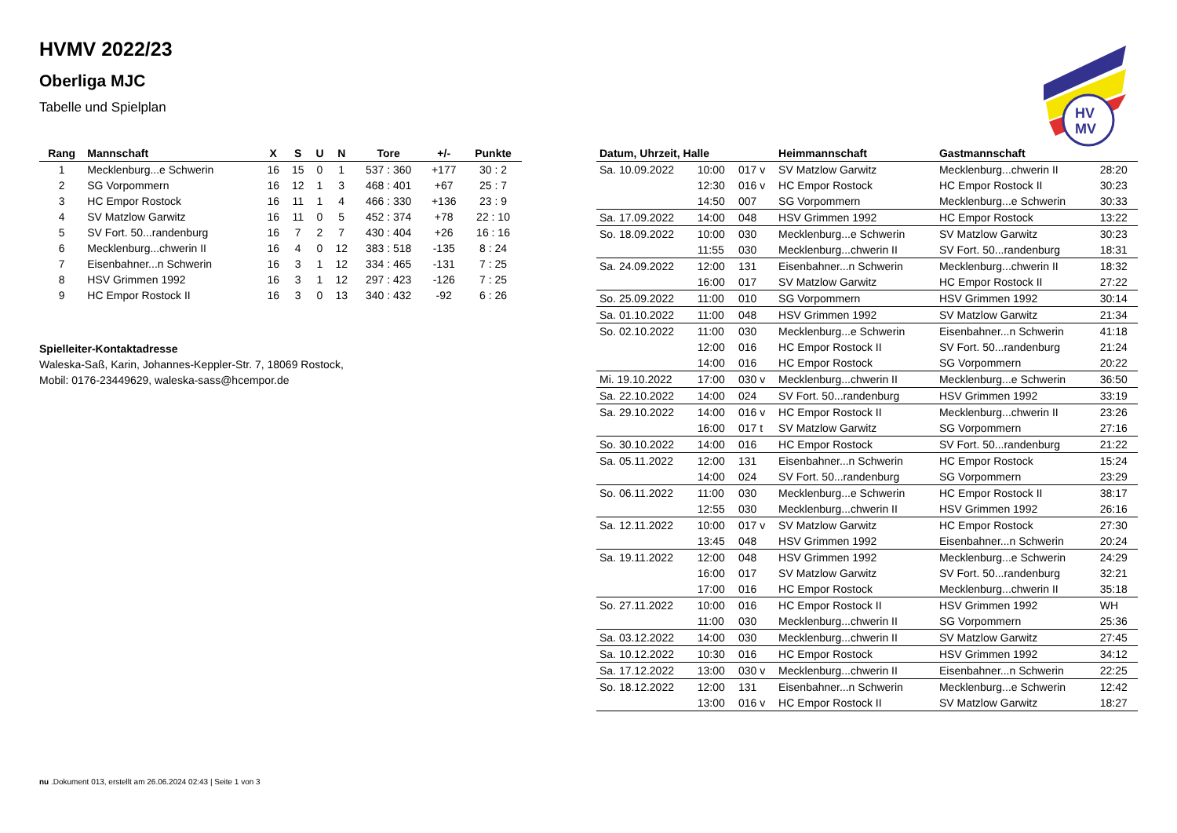HV
MV
HVMV 2022/23
Oberliga MJC
Tabelle und Spielplan
| Rang | Mannschaft | X | S | U | N | Tore | +/- | Punkte |
| --- | --- | --- | --- | --- | --- | --- | --- | --- |
| 1 | Mecklenburg...e Schwerin | 16 | 15 | 0 | 1 | 537 : 360 | +177 | 30 : 2 |
| 2 | SG Vorpommern | 16 | 12 | 1 | 3 | 468 : 401 | +67 | 25 : 7 |
| 3 | HC Empor Rostock | 16 | 11 | 1 | 4 | 466 : 330 | +136 | 23 : 9 |
| 4 | SV Matzlow Garwitz | 16 | 11 | 0 | 5 | 452 : 374 | +78 | 22 : 10 |
| 5 | SV Fort. 50...randenburg | 16 | 7 | 2 | 7 | 430 : 404 | +26 | 16 : 16 |
| 6 | Mecklenburg...chwerin II | 16 | 4 | 0 | 12 | 383 : 518 | -135 | 8 : 24 |
| 7 | Eisenbahner...n Schwerin | 16 | 3 | 1 | 12 | 334 : 465 | -131 | 7 : 25 |
| 8 | HSV Grimmen 1992 | 16 | 3 | 1 | 12 | 297 : 423 | -126 | 7 : 25 |
| 9 | HC Empor Rostock II | 16 | 3 | 0 | 13 | 340 : 432 | -92 | 6 : 26 |
Spielleiter-Kontaktadresse
Waleska-Saß, Karin, Johannes-Keppler-Str. 7, 18069 Rostock,
Mobil: 0176-23449629, waleska-sass@hcempor.de
| Datum, Uhrzeit, Halle | | | Heimmannschaft | Gastmannschaft | |
| --- | --- | --- | --- | --- | --- |
| Sa. 10.09.2022 | 10:00 | 017 v | SV Matzlow Garwitz | Mecklenburg...chwerin II | 28:20 |
| | 12:30 | 016 v | HC Empor Rostock | HC Empor Rostock II | 30:23 |
| | 14:50 | 007 | SG Vorpommern | Mecklenburg...e Schwerin | 30:33 |
| Sa. 17.09.2022 | 14:00 | 048 | HSV Grimmen 1992 | HC Empor Rostock | 13:22 |
| So. 18.09.2022 | 10:00 | 030 | Mecklenburg...e Schwerin | SV Matzlow Garwitz | 30:23 |
| | 11:55 | 030 | Mecklenburg...chwerin II | SV Fort. 50...randenburg | 18:31 |
| Sa. 24.09.2022 | 12:00 | 131 | Eisenbahner...n Schwerin | Mecklenburg...chwerin II | 18:32 |
| | 16:00 | 017 | SV Matzlow Garwitz | HC Empor Rostock II | 27:22 |
| So. 25.09.2022 | 11:00 | 010 | SG Vorpommern | HSV Grimmen 1992 | 30:14 |
| Sa. 01.10.2022 | 11:00 | 048 | HSV Grimmen 1992 | SV Matzlow Garwitz | 21:34 |
| So. 02.10.2022 | 11:00 | 030 | Mecklenburg...e Schwerin | Eisenbahner...n Schwerin | 41:18 |
| | 12:00 | 016 | HC Empor Rostock II | SV Fort. 50...randenburg | 21:24 |
| | 14:00 | 016 | HC Empor Rostock | SG Vorpommern | 20:22 |
| Mi. 19.10.2022 | 17:00 | 030 v | Mecklenburg...chwerin II | Mecklenburg...e Schwerin | 36:50 |
| Sa. 22.10.2022 | 14:00 | 024 | SV Fort. 50...randenburg | HSV Grimmen 1992 | 33:19 |
| Sa. 29.10.2022 | 14:00 | 016 v | HC Empor Rostock II | Mecklenburg...chwerin II | 23:26 |
| | 16:00 | 017 t | SV Matzlow Garwitz | SG Vorpommern | 27:16 |
| So. 30.10.2022 | 14:00 | 016 | HC Empor Rostock | SV Fort. 50...randenburg | 21:22 |
| Sa. 05.11.2022 | 12:00 | 131 | Eisenbahner...n Schwerin | HC Empor Rostock | 15:24 |
| | 14:00 | 024 | SV Fort. 50...randenburg | SG Vorpommern | 23:29 |
| So. 06.11.2022 | 11:00 | 030 | Mecklenburg...e Schwerin | HC Empor Rostock II | 38:17 |
| | 12:55 | 030 | Mecklenburg...chwerin II | HSV Grimmen 1992 | 26:16 |
| Sa. 12.11.2022 | 10:00 | 017 v | SV Matzlow Garwitz | HC Empor Rostock | 27:30 |
| | 13:45 | 048 | HSV Grimmen 1992 | Eisenbahner...n Schwerin | 20:24 |
| Sa. 19.11.2022 | 12:00 | 048 | HSV Grimmen 1992 | Mecklenburg...e Schwerin | 24:29 |
| | 16:00 | 017 | SV Matzlow Garwitz | SV Fort. 50...randenburg | 32:21 |
| | 17:00 | 016 | HC Empor Rostock | Mecklenburg...chwerin II | 35:18 |
| So. 27.11.2022 | 10:00 | 016 | HC Empor Rostock II | HSV Grimmen 1992 | WH |
| | 11:00 | 030 | Mecklenburg...chwerin II | SG Vorpommern | 25:36 |
| Sa. 03.12.2022 | 14:00 | 030 | Mecklenburg...chwerin II | SV Matzlow Garwitz | 27:45 |
| Sa. 10.12.2022 | 10:30 | 016 | HC Empor Rostock | HSV Grimmen 1992 | 34:12 |
| Sa. 17.12.2022 | 13:00 | 030 v | Mecklenburg...chwerin II | Eisenbahner...n Schwerin | 22:25 |
| So. 18.12.2022 | 12:00 | 131 | Eisenbahner...n Schwerin | Mecklenburg...e Schwerin | 12:42 |
| | 13:00 | 016 v | HC Empor Rostock II | SV Matzlow Garwitz | 18:27 |
nu .Dokument 013, erstellt am 26.06.2024 02:43 | Seite 1 von 3